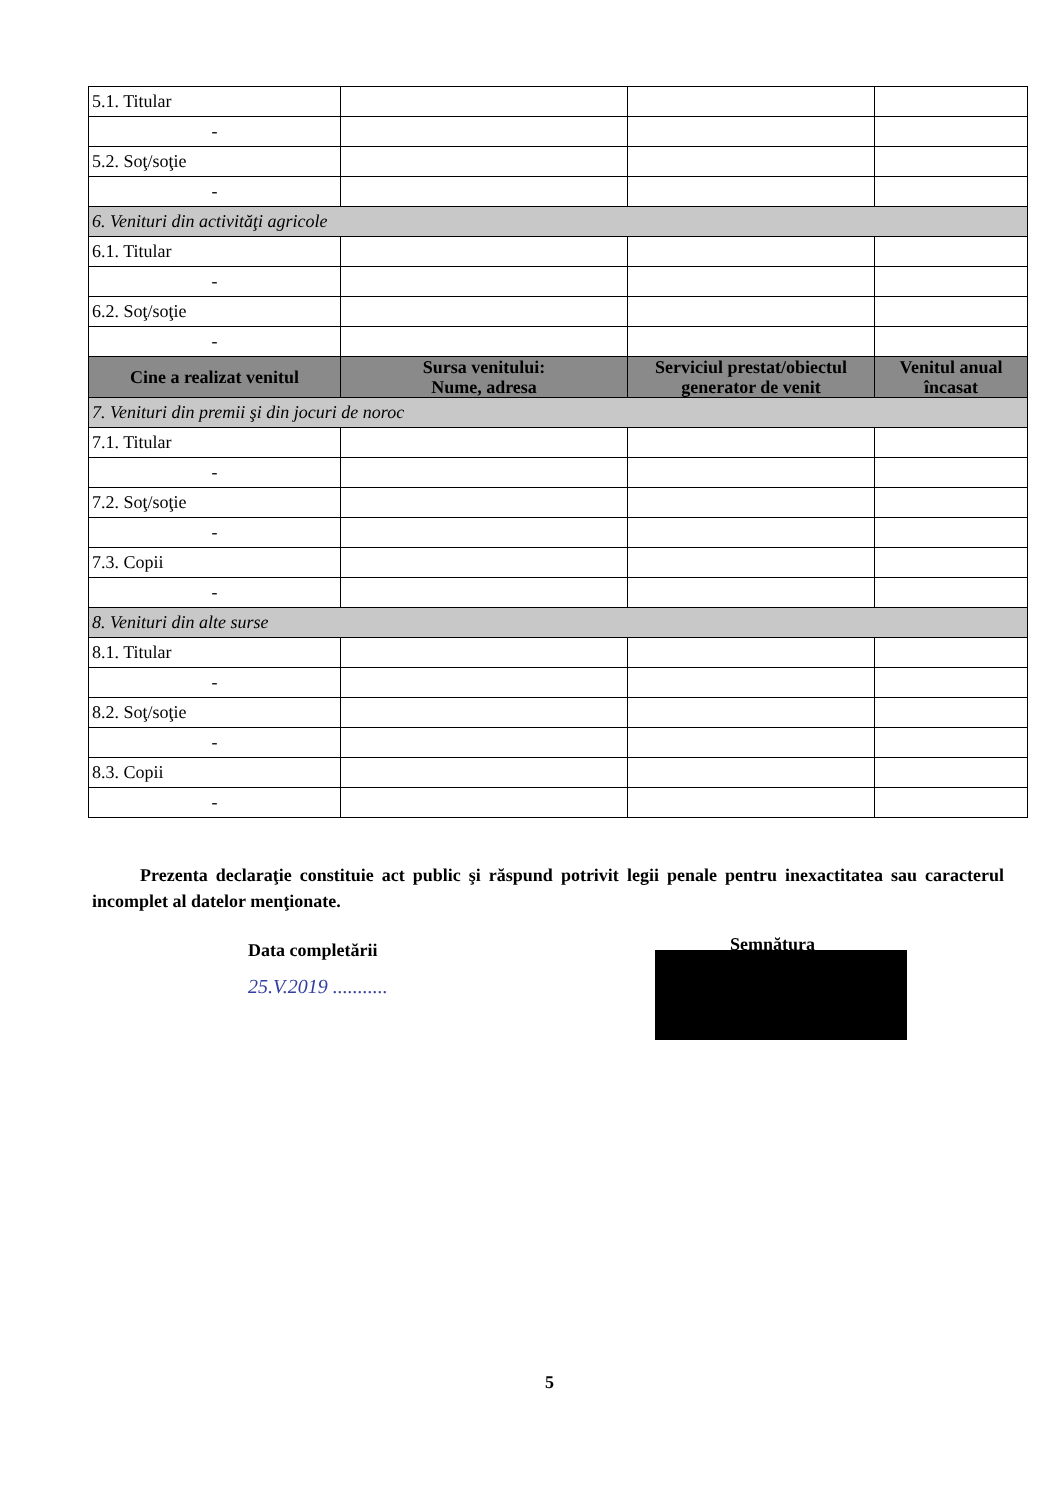| 5.1. Titular | | | |
| - | | | |
| 5.2. Soţ/soţie | | | |
| - | | | |
| 6. Venituri din activităţi agricole | | | |
| 6.1. Titular | | | |
| - | | | |
| 6.2. Soţ/soţie | | | |
| - | | | |
| Cine a realizat venitul | Sursa venitului: Nume, adresa | Serviciul prestat/obiectul generator de venit | Venitul anual încasat |
| 7. Venituri din premii şi din jocuri de noroc | | | |
| 7.1. Titular | | | |
| - | | | |
| 7.2. Soţ/soţie | | | |
| - | | | |
| 7.3. Copii | | | |
| - | | | |
| 8. Venituri din alte surse | | | |
| 8.1. Titular | | | |
| - | | | |
| 8.2. Soţ/soţie | | | |
| - | | | |
| 8.3. Copii | | | |
| - | | | |
Prezenta declaraţie constituie act public şi răspund potrivit legii penale pentru inexactitatea sau caracterul incomplet al datelor menţionate.
Data completării
25.V.2019 ...........
Semnătura
5